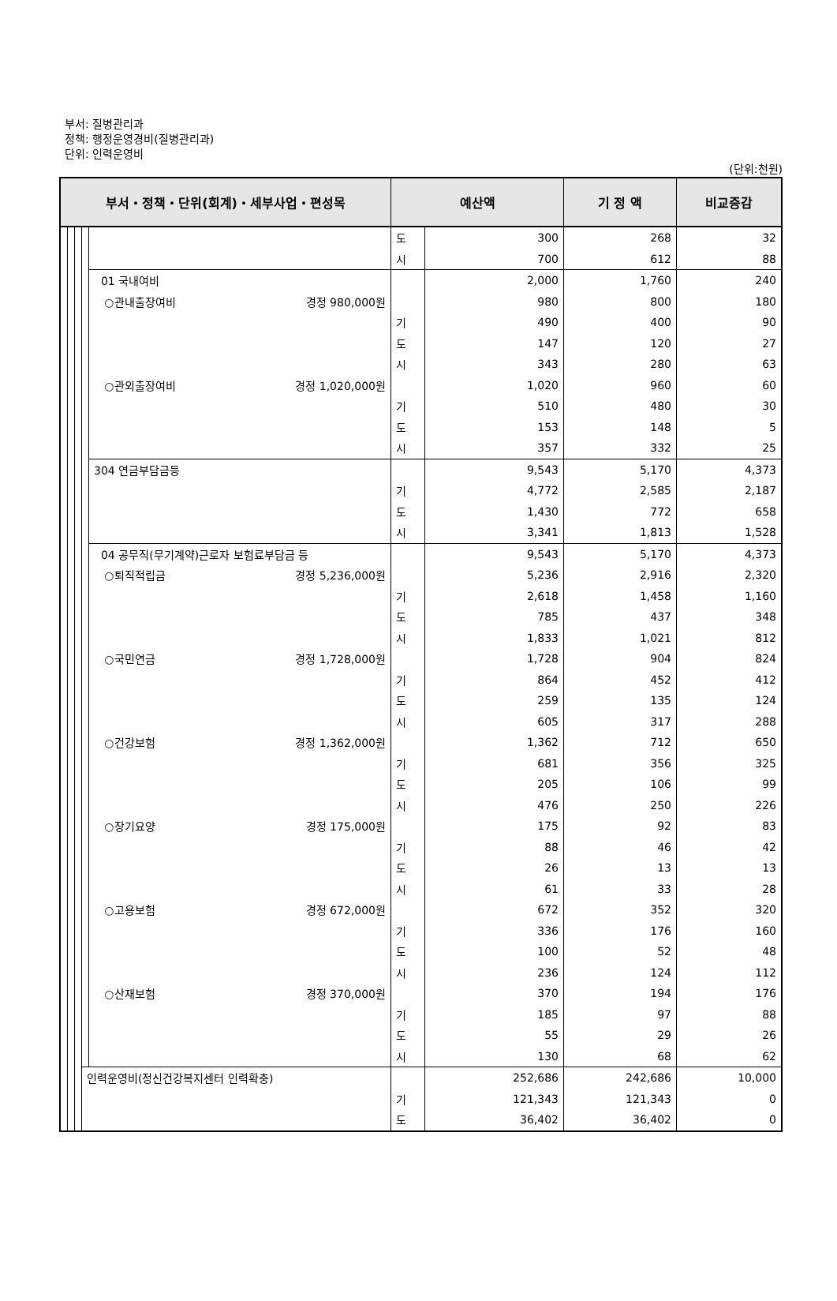부서: 질병관리과
정책: 행정운영경비(질병관리과)
단위: 인력운영비
(단위:천원)
| 부서・정책・단위(회계)・세부사업・편성목 | | | | | 예산액 | | 기 정 액 | 비교증감 |
| --- | --- | --- | --- | --- | --- | --- | --- | --- |
| | | | | | 도 | 300 | 268 | 32 |
| | | | | | 시 | 700 | 612 | 88 |
| | | | | 01 국내여비 | | 2,000 | 1,760 | 240 |
| | | | | ○관내출장여비 경정 980,000원 | | 980 | 800 | 180 |
| | | | | | 기 | 490 | 400 | 90 |
| | | | | | 도 | 147 | 120 | 27 |
| | | | | | 시 | 343 | 280 | 63 |
| | | | | ○관외출장여비 경정 1,020,000원 | | 1,020 | 960 | 60 |
| | | | | | 기 | 510 | 480 | 30 |
| | | | | | 도 | 153 | 148 | 5 |
| | | | | | 시 | 357 | 332 | 25 |
| | | | | 304 연금부담금등 | | 9,543 | 5,170 | 4,373 |
| | | | | | 기 | 4,772 | 2,585 | 2,187 |
| | | | | | 도 | 1,430 | 772 | 658 |
| | | | | | 시 | 3,341 | 1,813 | 1,528 |
| | | | | 04 공무직(무기계약)근로자 보험료부담금 등 | | 9,543 | 5,170 | 4,373 |
| | | | | ○퇴직적립금 경정 5,236,000원 | | 5,236 | 2,916 | 2,320 |
| | | | | | 기 | 2,618 | 1,458 | 1,160 |
| | | | | | 도 | 785 | 437 | 348 |
| | | | | | 시 | 1,833 | 1,021 | 812 |
| | | | | ○국민연금 경정 1,728,000원 | | 1,728 | 904 | 824 |
| | | | | | 기 | 864 | 452 | 412 |
| | | | | | 도 | 259 | 135 | 124 |
| | | | | | 시 | 605 | 317 | 288 |
| | | | | ○건강보험 경정 1,362,000원 | | 1,362 | 712 | 650 |
| | | | | | 기 | 681 | 356 | 325 |
| | | | | | 도 | 205 | 106 | 99 |
| | | | | | 시 | 476 | 250 | 226 |
| | | | | ○장기요양 경정 175,000원 | | 175 | 92 | 83 |
| | | | | | 기 | 88 | 46 | 42 |
| | | | | | 도 | 26 | 13 | 13 |
| | | | | | 시 | 61 | 33 | 28 |
| | | | | ○고용보험 경정 672,000원 | | 672 | 352 | 320 |
| | | | | | 기 | 336 | 176 | 160 |
| | | | | | 도 | 100 | 52 | 48 |
| | | | | | 시 | 236 | 124 | 112 |
| | | | | ○산재보험 경정 370,000원 | | 370 | 194 | 176 |
| | | | | | 기 | 185 | 97 | 88 |
| | | | | | 도 | 55 | 29 | 26 |
| | | | | | 시 | 130 | 68 | 62 |
| | | | 인력운영비(정신건강복지센터 인력확충) | | | 252,686 | 242,686 | 10,000 |
| | | | | | 기 | 121,343 | 121,343 | 0 |
| | | | | | 도 | 36,402 | 36,402 | 0 |